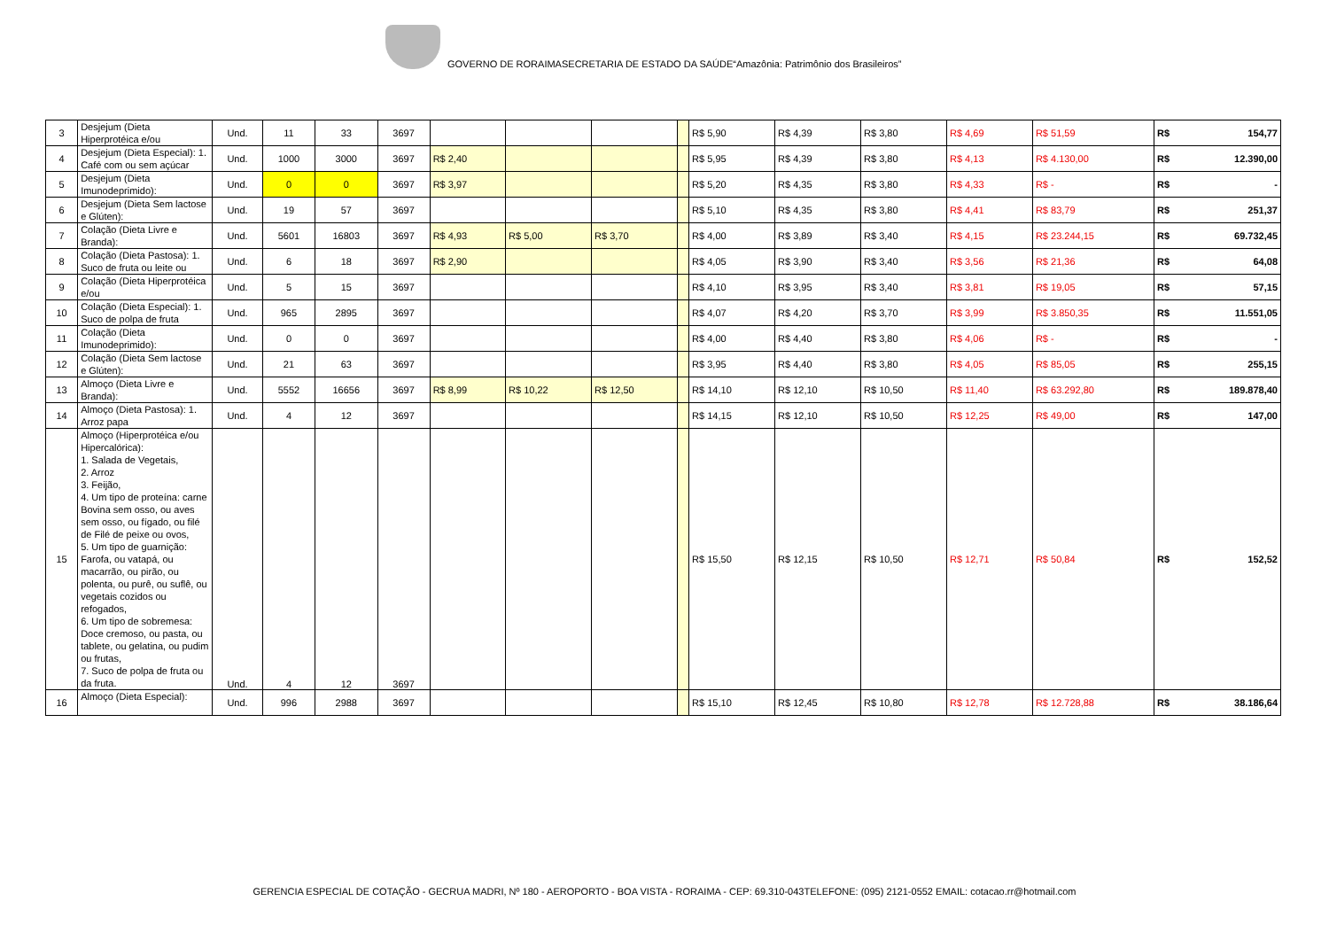GOVERNO DE RORAIMASECRETARIA DE ESTADO DA SAÚDE“Amazônia: Patrimônio dos Brasileiros”
| 3 | Desjejum (Dieta Hiperprotéica e/ou | Und. | 11 | 33 | 3697 | | | | | R$ 5,90 | R$ 4,39 | R$ 3,80 | R$ 4,69 | R$ 51,59 | R$ 154,77 |
| 4 | Desjejum (Dieta Especial): 1. Café com ou sem açúcar | Und. | 1000 | 3000 | 3697 | R$ 2,40 | | | | R$ 5,95 | R$ 4,39 | R$ 3,80 | R$ 4,13 | R$ 4.130,00 | R$ 12.390,00 |
| 5 | Desjejum (Dieta Imunodeprimido): | Und. | 0 | 0 | 3697 | R$ 3,97 | | | | R$ 5,20 | R$ 4,35 | R$ 3,80 | R$ 4,33 | R$ - | R$ - |
| 6 | Desjejum (Dieta Sem lactose e Glúten): | Und. | 19 | 57 | 3697 | | | | | R$ 5,10 | R$ 4,35 | R$ 3,80 | R$ 4,41 | R$ 83,79 | R$ 251,37 |
| 7 | Colação (Dieta Livre e Branda): | Und. | 5601 | 16803 | 3697 | R$ 4,93 | R$ 5,00 | R$ 3,70 | | R$ 4,00 | R$ 3,89 | R$ 3,40 | R$ 4,15 | R$ 23.244,15 | R$ 69.732,45 |
| 8 | Colação (Dieta Pastosa): 1. Suco de fruta ou leite ou | Und. | 6 | 18 | 3697 | R$ 2,90 | | | | R$ 4,05 | R$ 3,90 | R$ 3,40 | R$ 3,56 | R$ 21,36 | R$ 64,08 |
| 9 | Colação (Dieta Hiperprotéica e/ou | Und. | 5 | 15 | 3697 | | | | | R$ 4,10 | R$ 3,95 | R$ 3,40 | R$ 3,81 | R$ 19,05 | R$ 57,15 |
| 10 | Colação (Dieta Especial): 1. Suco de polpa de fruta | Und. | 965 | 2895 | 3697 | | | | | R$ 4,07 | R$ 4,20 | R$ 3,70 | R$ 3,99 | R$ 3.850,35 | R$ 11.551,05 |
| 11 | Colação (Dieta Imunodeprimido): | Und. | 0 | 0 | 3697 | | | | | R$ 4,00 | R$ 4,40 | R$ 3,80 | R$ 4,06 | R$ - | R$ - |
| 12 | Colação (Dieta Sem lactose e Glúten): | Und. | 21 | 63 | 3697 | | | | | R$ 3,95 | R$ 4,40 | R$ 3,80 | R$ 4,05 | R$ 85,05 | R$ 255,15 |
| 13 | Almoço (Dieta Livre e Branda): | Und. | 5552 | 16656 | 3697 | R$ 8,99 | R$ 10,22 | R$ 12,50 | | R$ 14,10 | R$ 12,10 | R$ 10,50 | R$ 11,40 | R$ 63.292,80 | R$ 189.878,40 |
| 14 | Almoço (Dieta Pastosa): 1. Arroz papa | Und. | 4 | 12 | 3697 | | | | | R$ 14,15 | R$ 12,10 | R$ 10,50 | R$ 12,25 | R$ 49,00 | R$ 147,00 |
| 15 | Almoço (Hiperprotéica e/ou Hipercalórica): 1. Salada de Vegetais, 2. Arroz 3. Feijão, 4. Um tipo de proteína: carne Bovina sem osso, ou aves sem osso, ou fígado, ou filé de Filé de peixe ou ovos, 5. Um tipo de guarnição: Farofa, ou vatapá, ou macarrão, ou pirão, ou polenta, ou purê, ou suflê, ou vegetais cozidos ou refogados, 6. Um tipo de sobremesa: Doce cremoso, ou pasta, ou tablete, ou gelatina, ou pudim ou frutas, 7. Suco de polpa de fruta ou da fruta. | Und. | 4 | 12 | 3697 | | | | | R$ 15,50 | R$ 12,15 | R$ 10,50 | R$ 12,71 | R$ 50,84 | R$ 152,52 |
| 16 | Almoço (Dieta Especial): | Und. | 996 | 2988 | 3697 | | | | | R$ 15,10 | R$ 12,45 | R$ 10,80 | R$ 12,78 | R$ 12.728,88 | R$ 38.186,64 |
GERENCIA ESPECIAL DE COTAÇÃO - GECRUA MADRI, Nº 180 - AEROPORTO - BOA VISTA - RORAIMA - CEP: 69.310-043TELEFONE: (095) 2121-0552 EMAIL: cotacao.rr@hotmail.com